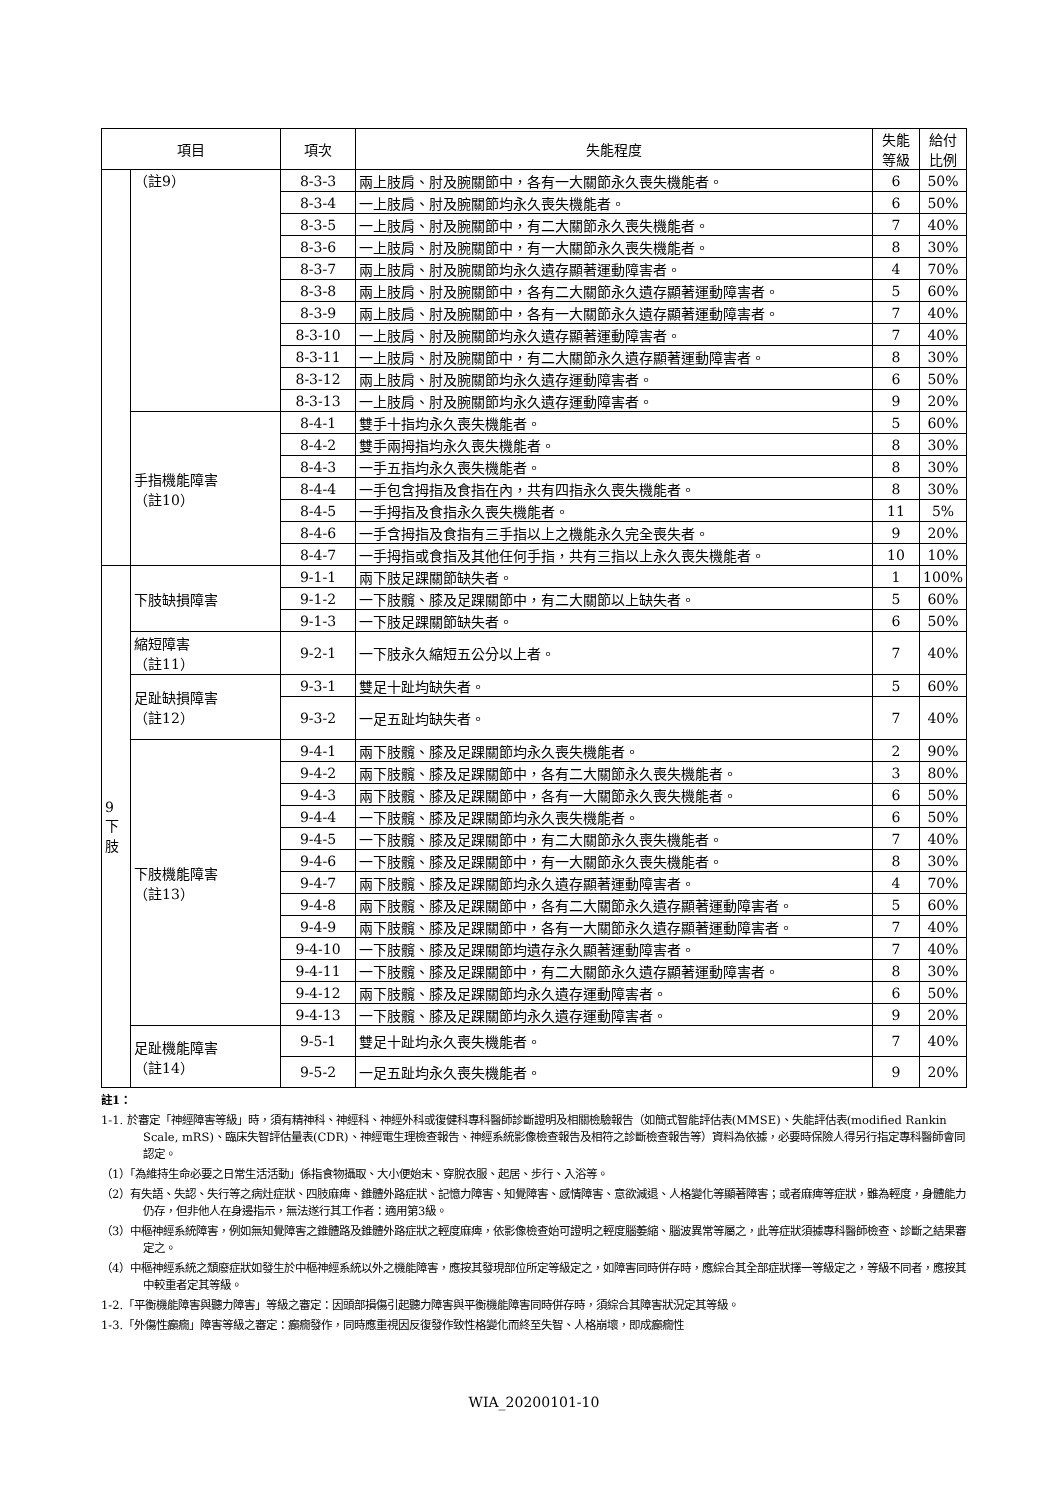| 項目 | | 項次 | 失能程度 | 失能等級 | 給付比例 |
| --- | --- | --- | --- | --- | --- |
| | （註9） | 8-3-3 | 兩上肢肩、肘及腕關節中，各有一大關節永久喪失機能者。 | 6 | 50% |
| | | 8-3-4 | 一上肢肩、肘及腕關節均永久喪失機能者。 | 6 | 50% |
| | | 8-3-5 | 一上肢肩、肘及腕關節中，有二大關節永久喪失機能者。 | 7 | 40% |
| | | 8-3-6 | 一上肢肩、肘及腕關節中，有一大關節永久喪失機能者。 | 8 | 30% |
| | | 8-3-7 | 兩上肢肩、肘及腕關節均永久遺存顯著運動障害者。 | 4 | 70% |
| | | 8-3-8 | 兩上肢肩、肘及腕關節中，各有二大關節永久遺存顯著運動障害者。 | 5 | 60% |
| | | 8-3-9 | 兩上肢肩、肘及腕關節中，各有一大關節永久遺存顯著運動障害者。 | 7 | 40% |
| | | 8-3-10 | 一上肢肩、肘及腕關節均永久遺存顯著運動障害者。 | 7 | 40% |
| | | 8-3-11 | 一上肢肩、肘及腕關節中，有二大關節永久遺存顯著運動障害者。 | 8 | 30% |
| | | 8-3-12 | 兩上肢肩、肘及腕關節均永久遺存運動障害者。 | 6 | 50% |
| | | 8-3-13 | 一上肢肩、肘及腕關節均永久遺存運動障害者。 | 9 | 20% |
| | 手指機能障害 （註10） | 8-4-1 | 雙手十指均永久喪失機能者。 | 5 | 60% |
| | | 8-4-2 | 雙手兩拇指均永久喪失機能者。 | 8 | 30% |
| | | 8-4-3 | 一手五指均永久喪失機能者。 | 8 | 30% |
| | | 8-4-4 | 一手包含拇指及食指在內，共有四指永久喪失機能者。 | 8 | 30% |
| | | 8-4-5 | 一手拇指及食指永久喪失機能者。 | 11 | 5% |
| | | 8-4-6 | 一手含拇指及食指有三手指以上之機能永久完全喪失者。 | 9 | 20% |
| | | 8-4-7 | 一手拇指或食指及其他任何手指，共有三指以上永久喪失機能者。 | 10 | 10% |
| 9 下 肢 | 下肢缺損障害 | 9-1-1 | 兩下肢足踝關節缺失者。 | 1 | 100% |
| | | 9-1-2 | 一下肢髖、膝及足踝關節中，有二大關節以上缺失者。 | 5 | 60% |
| | | 9-1-3 | 一下肢足踝關節缺失者。 | 6 | 50% |
| | 縮短障害 （註11） | 9-2-1 | 一下肢永久縮短五公分以上者。 | 7 | 40% |
| | 足趾缺損障害 （註12） | 9-3-1 | 雙足十趾均缺失者。 | 5 | 60% |
| | | 9-3-2 | 一足五趾均缺失者。 | 7 | 40% |
| | 下肢機能障害 （註13） | 9-4-1 | 兩下肢髖、膝及足踝關節均永久喪失機能者。 | 2 | 90% |
| | | 9-4-2 | 兩下肢髖、膝及足踝關節中，各有二大關節永久喪失機能者。 | 3 | 80% |
| | | 9-4-3 | 兩下肢髖、膝及足踝關節中，各有一大關節永久喪失機能者。 | 6 | 50% |
| | | 9-4-4 | 一下肢髖、膝及足踝關節均永久喪失機能者。 | 6 | 50% |
| | | 9-4-5 | 一下肢髖、膝及足踝關節中，有二大關節永久喪失機能者。 | 7 | 40% |
| | | 9-4-6 | 一下肢髖、膝及足踝關節中，有一大關節永久喪失機能者。 | 8 | 30% |
| | | 9-4-7 | 兩下肢髖、膝及足踝關節均永久遺存顯著運動障害者。 | 4 | 70% |
| | | 9-4-8 | 兩下肢髖、膝及足踝關節中，各有二大關節永久遺存顯著運動障害者。 | 5 | 60% |
| | | 9-4-9 | 兩下肢髖、膝及足踝關節中，各有一大關節永久遺存顯著運動障害者。 | 7 | 40% |
| | | 9-4-10 | 一下肢髖、膝及足踝關節均遺存永久顯著運動障害者。 | 7 | 40% |
| | | 9-4-11 | 一下肢髖、膝及足踝關節中，有二大關節永久遺存顯著運動障害者。 | 8 | 30% |
| | | 9-4-12 | 兩下肢髖、膝及足踝關節均永久遺存運動障害者。 | 6 | 50% |
| | | 9-4-13 | 一下肢髖、膝及足踝關節均永久遺存運動障害者。 | 9 | 20% |
| | 足趾機能障害 （註14） | 9-5-1 | 雙足十趾均永久喪失機能者。 | 7 | 40% |
| | | 9-5-2 | 一足五趾均永久喪失機能者。 | 9 | 20% |
註1：
1-1. 於審定「神經障害等級」時，須有精神科、神經科、神經外科或復健科專科醫師診斷證明及相關檢驗報告（如簡式智能評估表(MMSE)、失能評估表(modified Rankin Scale, mRS)、臨床失智評估量表(CDR)、神經電生理檢查報告、神經系統影像檢查報告及相符之診斷檢查報告等）資料為依據，必要時保險人得另行指定專科醫師會同認定。
（1）「為維持生命必要之日常生活活動」係指食物攝取、大小便始末、穿脫衣服、起居、步行、入浴等。
（2）有失語、失認、失行等之病灶症狀、四肢麻痺、錐體外路症狀、記憶力障害、知覺障害、感情障害、意欲減退、人格變化等顯著障害；或者麻痺等症狀，雖為輕度，身體能力仍存，但非他人在身邊指示，無法遂行其工作者：適用第3級。
（3）中樞神經系統障害，例如無知覺障害之錐體路及錐體外路症狀之輕度麻痺，依影像檢查始可證明之輕度腦萎縮、腦波異常等屬之，此等症狀須據專科醫師檢查、診斷之結果審定之。
（4）中樞神經系統之頹廢症狀如發生於中樞神經系統以外之機能障害，應按其發現部位所定等級定之，如障害同時併存時，應綜合其全部症狀擇一等級定之，等級不同者，應按其中較重者定其等級。
1-2.「平衡機能障害與聽力障害」等級之審定：因頭部損傷引起聽力障害與平衡機能障害同時併存時，須綜合其障害狀況定其等級。
1-3.「外傷性癲癇」障害等級之審定：癲癇發作，同時應重視因反復發作致性格變化而終至失智、人格崩壞，即成癲癇性
WIA_20200101-10